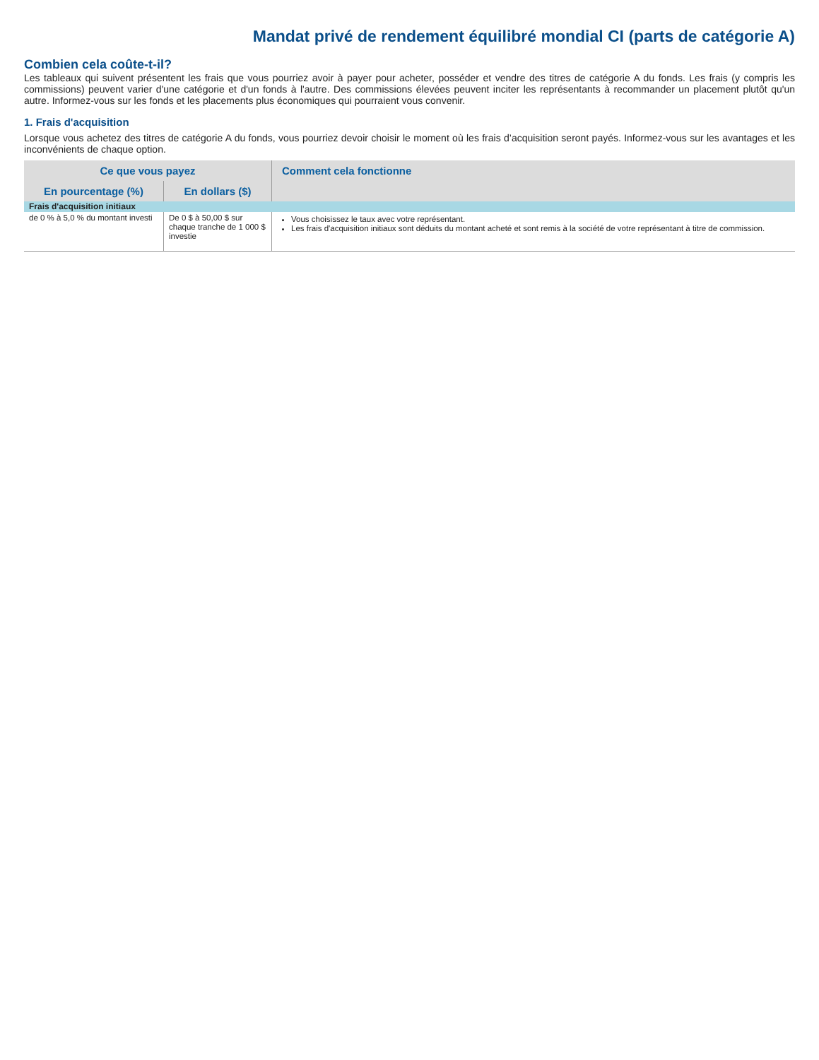Mandat privé de rendement équilibré mondial CI (parts de catégorie A)
Combien cela coûte-t-il?
Les tableaux qui suivent présentent les frais que vous pourriez avoir à payer pour acheter, posséder et vendre des titres de catégorie A du fonds. Les frais (y compris les commissions) peuvent varier d'une catégorie et d'un fonds à l'autre. Des commissions élevées peuvent inciter les représentants à recommander un placement plutôt qu'un autre. Informez-vous sur les fonds et les placements plus économiques qui pourraient vous convenir.
1. Frais d'acquisition
Lorsque vous achetez des titres de catégorie A du fonds, vous pourriez devoir choisir le moment où les frais d’acquisition seront payés. Informez-vous sur les avantages et les inconvénients de chaque option.
| Ce que vous payez | | Comment cela fonctionne |
| --- | --- | --- |
| En pourcentage (%) | En dollars ($) | |
| Frais d'acquisition initiaux | | |
| de 0 % à 5,0 % du montant investi | De 0 $ à 50,00 $ sur chaque tranche de 1 000 $ investie | Vous choisissez le taux avec votre représentant. Les frais d'acquisition initiaux sont déduits du montant acheté et sont remis à la société de votre représentant à titre de commission. |